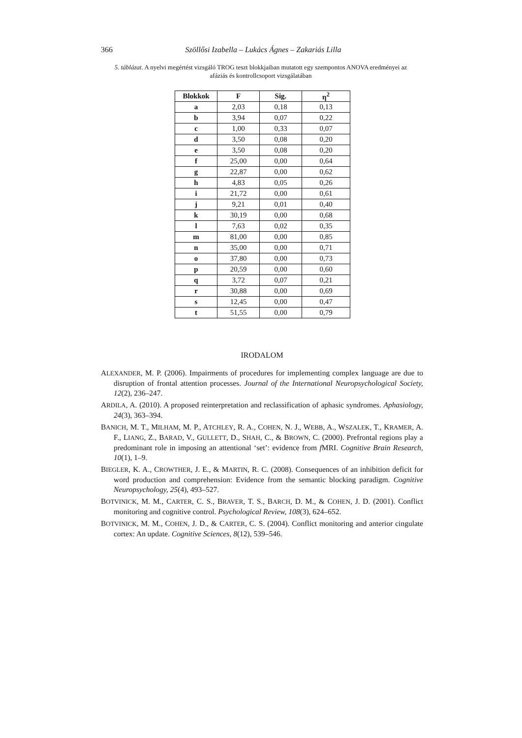366 Szöllősi Izabella – Lukács Ágnes – Zakariás Lilla
5. táblázat. A nyelvi megértést vizsgáló TROG teszt blokkjaiban mutatott egy szempontos ANOVA eredményei az afáziás és kontrollcsoport vizsgálatában
| Blokkok | F | Sig. | η<sup>2</sup> |
| --- | --- | --- | --- |
| a | 2,03 | 0,18 | 0,13 |
| b | 3,94 | 0,07 | 0,22 |
| c | 1,00 | 0,33 | 0,07 |
| d | 3,50 | 0,08 | 0,20 |
| e | 3,50 | 0,08 | 0,20 |
| f | 25,00 | 0,00 | 0,64 |
| g | 22,87 | 0,00 | 0,62 |
| h | 4,83 | 0,05 | 0,26 |
| i | 21,72 | 0,00 | 0,61 |
| j | 9,21 | 0,01 | 0,40 |
| k | 30,19 | 0,00 | 0,68 |
| l | 7,63 | 0,02 | 0,35 |
| m | 81,00 | 0,00 | 0,85 |
| n | 35,00 | 0,00 | 0,71 |
| o | 37,80 | 0,00 | 0,73 |
| p | 20,59 | 0,00 | 0,60 |
| q | 3,72 | 0,07 | 0,21 |
| r | 30,88 | 0,00 | 0,69 |
| s | 12,45 | 0,00 | 0,47 |
| t | 51,55 | 0,00 | 0,79 |
IRODALOM
ALEXANDER, M. P. (2006). Impairments of procedures for implementing complex language are due to disruption of frontal attention processes. Journal of the International Neuropsychological Society, 12(2), 236–247.
ARDILA, A. (2010). A proposed reinterpretation and reclassification of aphasic syndromes. Aphasiology, 24(3), 363–394.
BANICH, M. T., MILHAM, M. P., ATCHLEY, R. A., COHEN, N. J., WEBB, A., WSZALEK, T., KRAMER, A. F., LIANG, Z., BARAD, V., GULLETT, D., SHAH, C., & BROWN, C. (2000). Prefrontal regions play a predominant role in imposing an attentional ‘set’: evidence from f MRI. Cognitive Brain Research, 10(1), 1–9.
BIEGLER, K. A., CROWTHER, J. E., & MARTIN, R. C. (2008). Consequences of an inhibition deficit for word production and comprehension: Evidence from the semantic blocking paradigm. Cognitive Neuropsychology, 25(4), 493–527.
BOTVINICK, M. M., CARTER, C. S., BRAVER, T. S., BARCH, D. M., & COHEN, J. D. (2001). Conflict monitoring and cognitive control. Psychological Review, 108(3), 624–652.
BOTVINICK, M. M., COHEN, J. D., & CARTER, C. S. (2004). Conflict monitoring and anterior cingulate cortex: An update. Cognitive Sciences, 8(12), 539–546.